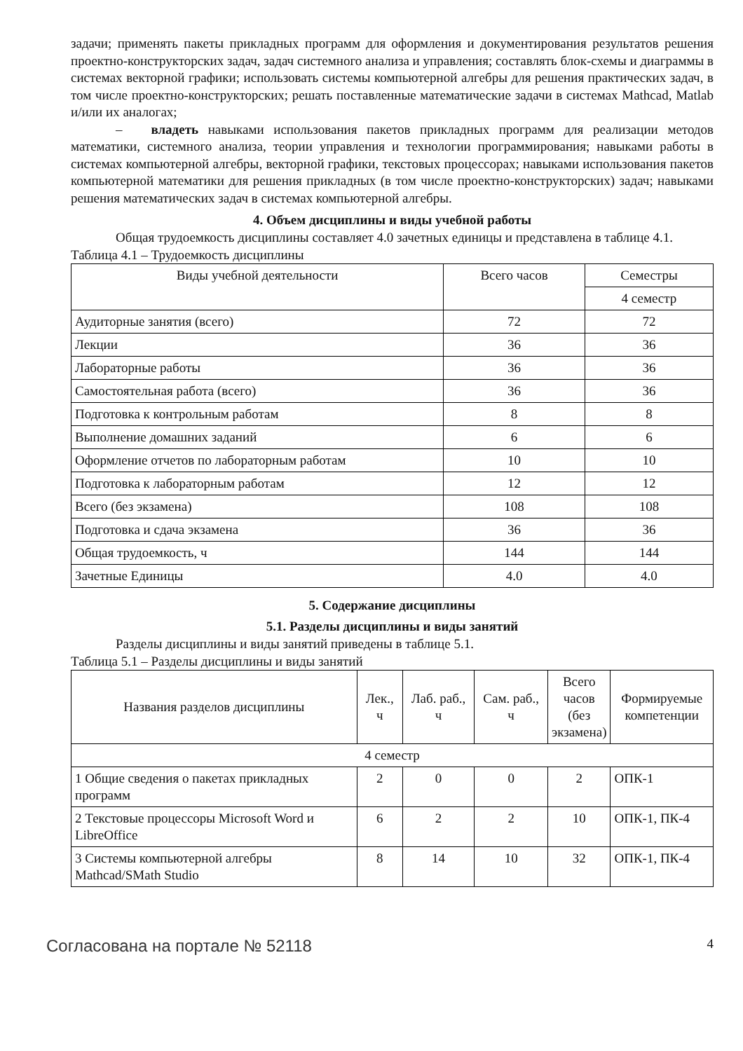задачи; применять пакеты прикладных программ для оформления и документирования результатов решения проектно-конструкторских задач, задач системного анализа и управления; составлять блок-схемы и диаграммы в системах векторной графики; использовать системы компьютерной алгебры для решения практических задач, в том числе проектно-конструкторских; решать поставленные математические задачи в системах Mathcad, Matlab и/или их аналогах;
– владеть навыками использования пакетов прикладных программ для реализации методов математики, системного анализа, теории управления и технологии программирования; навыками работы в системах компьютерной алгебры, векторной графики, текстовых процессорах; навыками использования пакетов компьютерной математики для решения прикладных (в том числе проектно-конструкторских) задач; навыками решения математических задач в системах компьютерной алгебры.
4. Объем дисциплины и виды учебной работы
Общая трудоемкость дисциплины составляет 4.0 зачетных единицы и представлена в таблице 4.1.
Таблица 4.1 – Трудоемкость дисциплины
| Виды учебной деятельности | Всего часов | Семестры |
| --- | --- | --- |
| | | 4 семестр |
| Аудиторные занятия (всего) | 72 | 72 |
| Лекции | 36 | 36 |
| Лабораторные работы | 36 | 36 |
| Самостоятельная работа (всего) | 36 | 36 |
| Подготовка к контрольным работам | 8 | 8 |
| Выполнение домашних заданий | 6 | 6 |
| Оформление отчетов по лабораторным работам | 10 | 10 |
| Подготовка к лабораторным работам | 12 | 12 |
| Всего (без экзамена) | 108 | 108 |
| Подготовка и сдача экзамена | 36 | 36 |
| Общая трудоемкость, ч | 144 | 144 |
| Зачетные Единицы | 4.0 | 4.0 |
5. Содержание дисциплины
5.1. Разделы дисциплины и виды занятий
Разделы дисциплины и виды занятий приведены в таблице 5.1.
Таблица 5.1 – Разделы дисциплины и виды занятий
| Названия разделов дисциплины | Лек., ч | Лаб. раб., ч | Сам. раб., ч | Всего часов (без экзамена) | Формируемые компетенции |
| --- | --- | --- | --- | --- | --- |
| 4 семестр | | | | | |
| 1 Общие сведения о пакетах прикладных программ | 2 | 0 | 0 | 2 | ОПК-1 |
| 2 Текстовые процессоры Microsoft Word и LibreOffice | 6 | 2 | 2 | 10 | ОПК-1, ПК-4 |
| 3 Системы компьютерной алгебры Mathcad/SMath Studio | 8 | 14 | 10 | 32 | ОПК-1, ПК-4 |
Согласована на портале № 52118 4